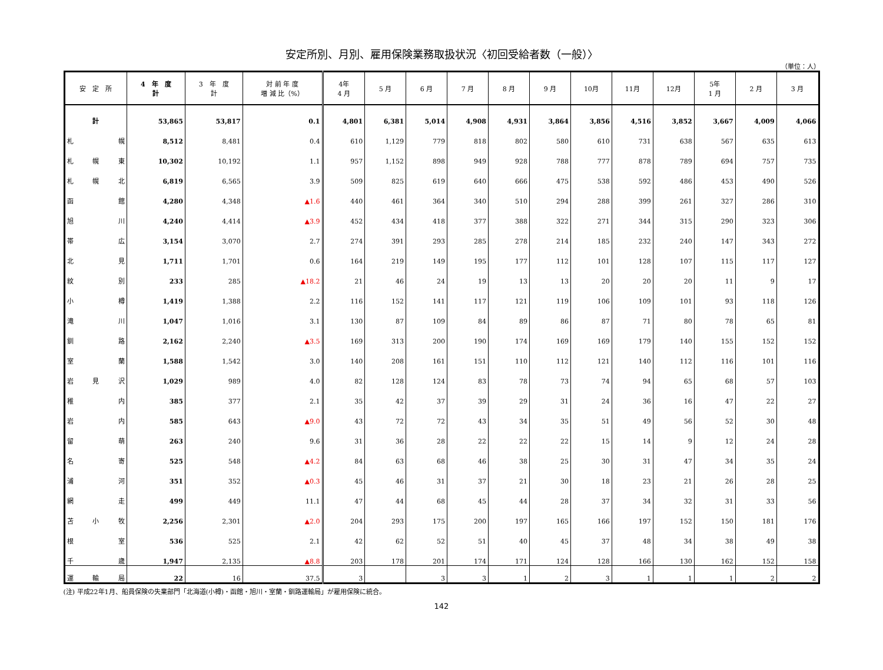安定所別、月別、雇用保険業務取扱状況〈初回受給者数（一般）〉
（単位：人）
| 安 定 所 | 4 年 度 計 | 3 年 度 計 | 対 前 年 度 増 減 比（%） | 4年 4 月 | 5 月 | 6 月 | 7 月 | 8 月 | 9 月 | 10月 | 11月 | 12月 | 5年 1 月 | 2 月 | 3 月 |
| --- | --- | --- | --- | --- | --- | --- | --- | --- | --- | --- | --- | --- | --- | --- | --- |
| 計 | 53,865 | 53,817 | 0.1 | 4,801 | 6,381 | 5,014 | 4,908 | 4,931 | 3,864 | 3,856 | 4,516 | 3,852 | 3,667 | 4,009 | 4,066 |
| 札 幌 | 8,512 | 8,481 | 0.4 | 610 | 1,129 | 779 | 818 | 802 | 580 | 610 | 731 | 638 | 567 | 635 | 613 |
| 札 幌 東 | 10,302 | 10,192 | 1.1 | 957 | 1,152 | 898 | 949 | 928 | 788 | 777 | 878 | 789 | 694 | 757 | 735 |
| 札 幌 北 | 6,819 | 6,565 | 3.9 | 509 | 825 | 619 | 640 | 666 | 475 | 538 | 592 | 486 | 453 | 490 | 526 |
| 函 館 | 4,280 | 4,348 | ▲1.6 | 440 | 461 | 364 | 340 | 510 | 294 | 288 | 399 | 261 | 327 | 286 | 310 |
| 旭 川 | 4,240 | 4,414 | ▲3.9 | 452 | 434 | 418 | 377 | 388 | 322 | 271 | 344 | 315 | 290 | 323 | 306 |
| 帯 広 | 3,154 | 3,070 | 2.7 | 274 | 391 | 293 | 285 | 278 | 214 | 185 | 232 | 240 | 147 | 343 | 272 |
| 北 見 | 1,711 | 1,701 | 0.6 | 164 | 219 | 149 | 195 | 177 | 112 | 101 | 128 | 107 | 115 | 117 | 127 |
| 紋 別 | 233 | 285 | ▲18.2 | 21 | 46 | 24 | 19 | 13 | 13 | 20 | 20 | 20 | 11 | 9 | 17 |
| 小 樽 | 1,419 | 1,388 | 2.2 | 116 | 152 | 141 | 117 | 121 | 119 | 106 | 109 | 101 | 93 | 118 | 126 |
| 滝 川 | 1,047 | 1,016 | 3.1 | 130 | 87 | 109 | 84 | 89 | 86 | 87 | 71 | 80 | 78 | 65 | 81 |
| 釧 路 | 2,162 | 2,240 | ▲3.5 | 169 | 313 | 200 | 190 | 174 | 169 | 169 | 179 | 140 | 155 | 152 | 152 |
| 室 蘭 | 1,588 | 1,542 | 3.0 | 140 | 208 | 161 | 151 | 110 | 112 | 121 | 140 | 112 | 116 | 101 | 116 |
| 岩 見 沢 | 1,029 | 989 | 4.0 | 82 | 128 | 124 | 83 | 78 | 73 | 74 | 94 | 65 | 68 | 57 | 103 |
| 稚 内 | 385 | 377 | 2.1 | 35 | 42 | 37 | 39 | 29 | 31 | 24 | 36 | 16 | 47 | 22 | 27 |
| 岩 内 | 585 | 643 | ▲9.0 | 43 | 72 | 72 | 43 | 34 | 35 | 51 | 49 | 56 | 52 | 30 | 48 |
| 留 萌 | 263 | 240 | 9.6 | 31 | 36 | 28 | 22 | 22 | 22 | 15 | 14 | 9 | 12 | 24 | 28 |
| 名 寄 | 525 | 548 | ▲4.2 | 84 | 63 | 68 | 46 | 38 | 25 | 30 | 31 | 47 | 34 | 35 | 24 |
| 浦 河 | 351 | 352 | ▲0.3 | 45 | 46 | 31 | 37 | 21 | 30 | 18 | 23 | 21 | 26 | 28 | 25 |
| 網 走 | 499 | 449 | 11.1 | 47 | 44 | 68 | 45 | 44 | 28 | 37 | 34 | 32 | 31 | 33 | 56 |
| 苫 小 牧 | 2,256 | 2,301 | ▲2.0 | 204 | 293 | 175 | 200 | 197 | 165 | 166 | 197 | 152 | 150 | 181 | 176 |
| 根 室 | 536 | 525 | 2.1 | 42 | 62 | 52 | 51 | 40 | 45 | 37 | 48 | 34 | 38 | 49 | 38 |
| 千 歳 | 1,947 | 2,135 | ▲8.8 | 203 | 178 | 201 | 174 | 171 | 124 | 128 | 166 | 130 | 162 | 152 | 158 |
| 運 輸 局 | 22 | 16 | 37.5 | 3 | | 3 | 3 | 1 | 2 | 3 | 1 | 1 | 1 | 2 | 2 |
(注) 平成22年1月、船員保険の失業部門「北海道(小樽)・函館・旭川・室蘭・釧路運輸局」が雇用保険に統合。
142